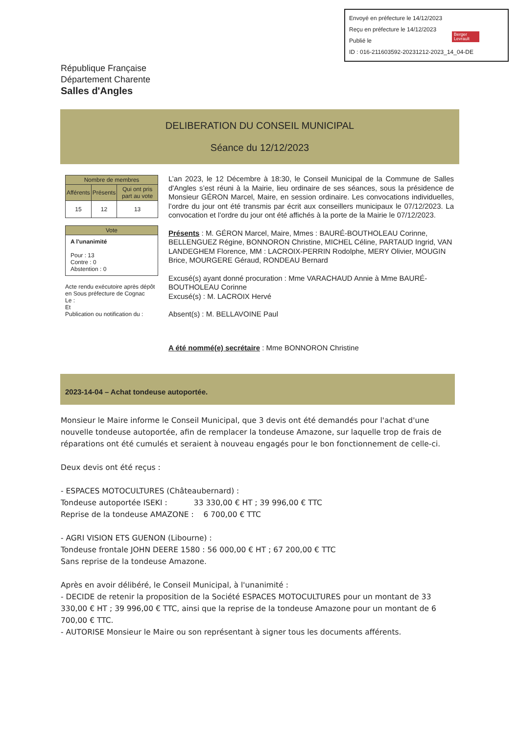Envoyé en préfecture le 14/12/2023
Reçu en préfecture le 14/12/2023
Publié le
ID : 016-211603592-20231212-2023_14_04-DE
Berger
Levrault
République Française
Département Charente
Salles d'Angles
DELIBERATION DU CONSEIL MUNICIPAL
Séance du 12/12/2023
| Nombre de membres | | |
| --- | --- | --- |
| Afférents | Présents | Qui ont pris part au vote |
| 15 | 12 | 13 |
| Vote |
| --- |
| A l'unanimité Pour : 13 Contre : 0 Abstention : 0 |
Acte rendu exécutoire après dépôt en Sous préfecture de Cognac
Le :
Et
Publication ou notification du :
L’an 2023, le 12 Décembre à 18:30, le Conseil Municipal de la Commune de Salles d'Angles s’est réuni à la Mairie, lieu ordinaire de ses séances, sous la présidence de Monsieur GÉRON Marcel, Maire, en session ordinaire. Les convocations individuelles, l’ordre du jour ont été transmis par écrit aux conseillers municipaux le 07/12/2023. La convocation et l’ordre du jour ont été affichés à la porte de la Mairie le 07/12/2023.
Présents : M. GÉRON Marcel, Maire, Mmes : BAURÉ-BOUTHOLEAU Corinne, BELLENGUEZ Régine, BONNORON Christine, MICHEL Céline, PARTAUD Ingrid, VAN LANDEGHEM Florence, MM : LACROIX-PERRIN Rodolphe, MERY Olivier, MOUGIN Brice, MOURGERE Géraud, RONDEAU Bernard
Excusé(s) ayant donné procuration : Mme VARACHAUD Annie à Mme BAURÉ-BOUTHOLEAU Corinne
Excusé(s) : M. LACROIX Hervé
Absent(s) : M. BELLAVOINE Paul
A été nommé(e) secrétaire : Mme BONNORON Christine
2023-14-04 – Achat tondeuse autoportée.
Monsieur le Maire informe le Conseil Municipal, que 3 devis ont été demandés pour l'achat d'une nouvelle tondeuse autoportée, afin de remplacer la tondeuse Amazone, sur laquelle trop de frais de réparations ont été cumulés et seraient à nouveau engagés pour le bon fonctionnement de celle-ci.
Deux devis ont été reçus :
- ESPACES MOTOCULTURES (Châteaubernard) :
Tondeuse autoportée ISEKI : 33 330,00 € HT ; 39 996,00 € TTC
Reprise de la tondeuse AMAZONE : 6 700,00 € TTC
- AGRI VISION ETS GUENON (Libourne) :
Tondeuse frontale JOHN DEERE 1580 : 56 000,00 € HT ; 67 200,00 € TTC
Sans reprise de la tondeuse Amazone.
Après en avoir délibéré, le Conseil Municipal, à l'unanimité :
- DECIDE de retenir la proposition de la Société ESPACES MOTOCULTURES pour un montant de 33 330,00 € HT ; 39 996,00 € TTC, ainsi que la reprise de la tondeuse Amazone pour un montant de 6 700,00 € TTC.
- AUTORISE Monsieur le Maire ou son représentant à signer tous les documents afférents.